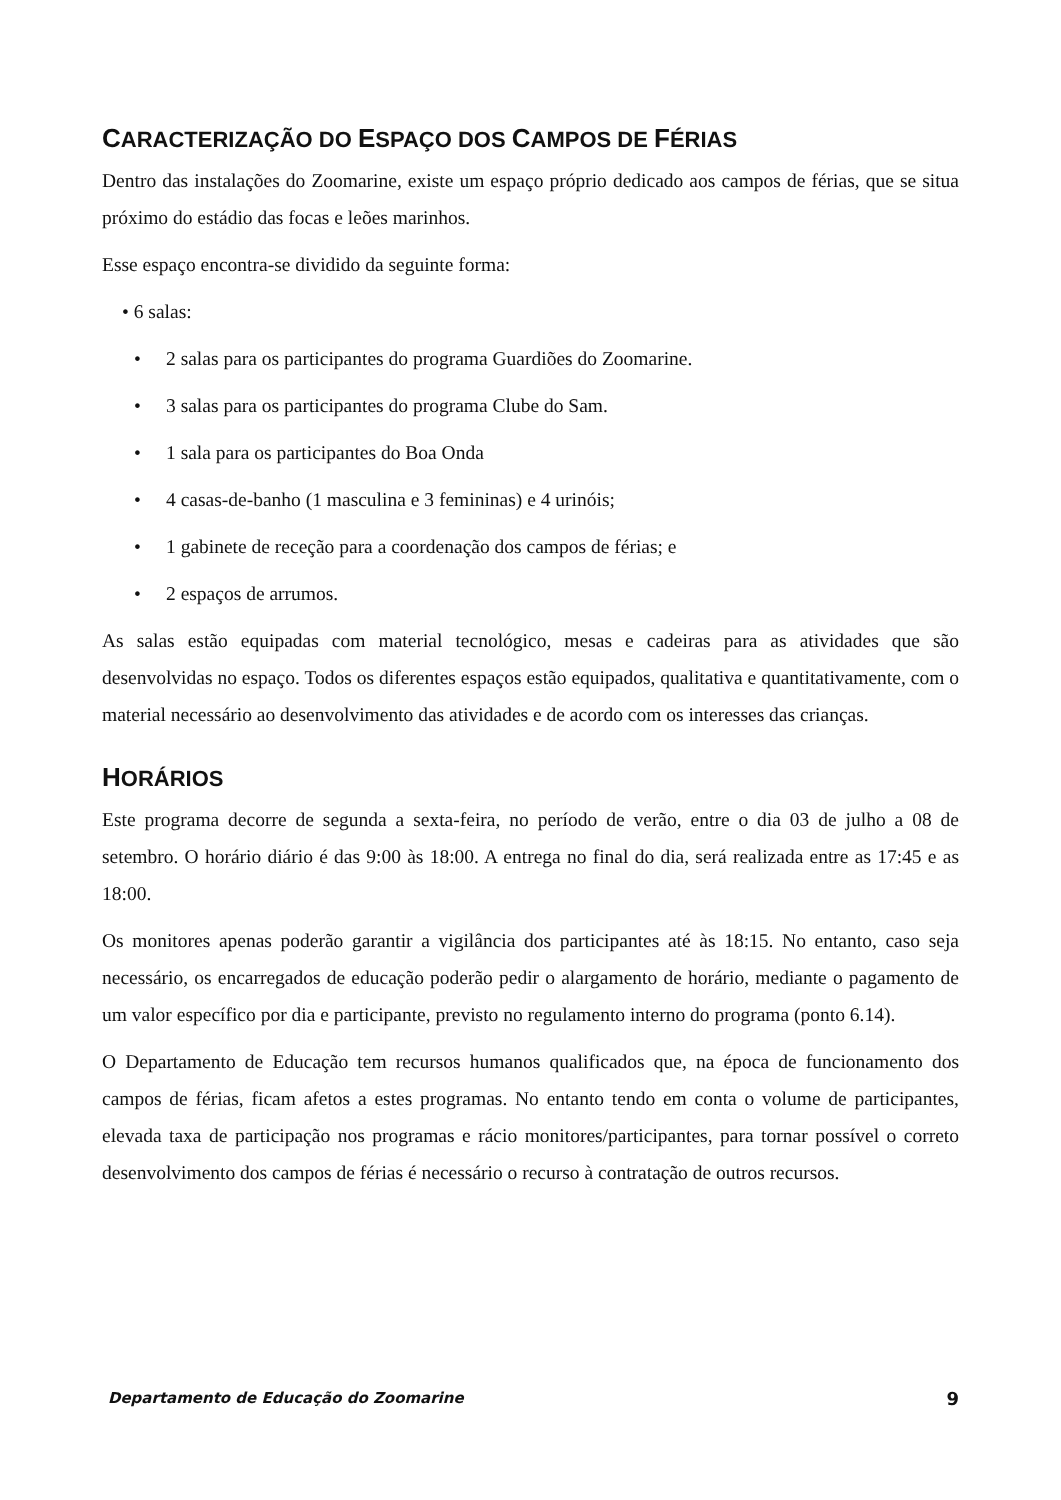CARACTERIZAÇÃO DO ESPAÇO DOS CAMPOS DE FÉRIAS
Dentro das instalações do Zoomarine, existe um espaço próprio dedicado aos campos de férias, que se situa próximo do estádio das focas e leões marinhos.
Esse espaço encontra-se dividido da seguinte forma:
• 6 salas:
• 2 salas para os participantes do programa Guardiões do Zoomarine.
• 3 salas para os participantes do programa Clube do Sam.
• 1 sala para os participantes do Boa Onda
• 4 casas-de-banho (1 masculina e 3 femininas) e 4 urinóis;
• 1 gabinete de receção para a coordenação dos campos de férias; e
• 2 espaços de arrumos.
As salas estão equipadas com material tecnológico, mesas e cadeiras para as atividades que são desenvolvidas no espaço. Todos os diferentes espaços estão equipados, qualitativa e quantitativamente, com o material necessário ao desenvolvimento das atividades e de acordo com os interesses das crianças.
HORÁRIOS
Este programa decorre de segunda a sexta-feira, no período de verão, entre o dia 03 de julho a 08 de setembro. O horário diário é das 9:00 às 18:00. A entrega no final do dia, será realizada entre as 17:45 e as 18:00.
Os monitores apenas poderão garantir a vigilância dos participantes até às 18:15. No entanto, caso seja necessário, os encarregados de educação poderão pedir o alargamento de horário, mediante o pagamento de um valor específico por dia e participante, previsto no regulamento interno do programa (ponto 6.14).
O Departamento de Educação tem recursos humanos qualificados que, na época de funcionamento dos campos de férias, ficam afetos a estes programas. No entanto tendo em conta o volume de participantes, elevada taxa de participação nos programas e rácio monitores/participantes, para tornar possível o correto desenvolvimento dos campos de férias é necessário o recurso à contratação de outros recursos.
Departamento de Educação do Zoomarine 9